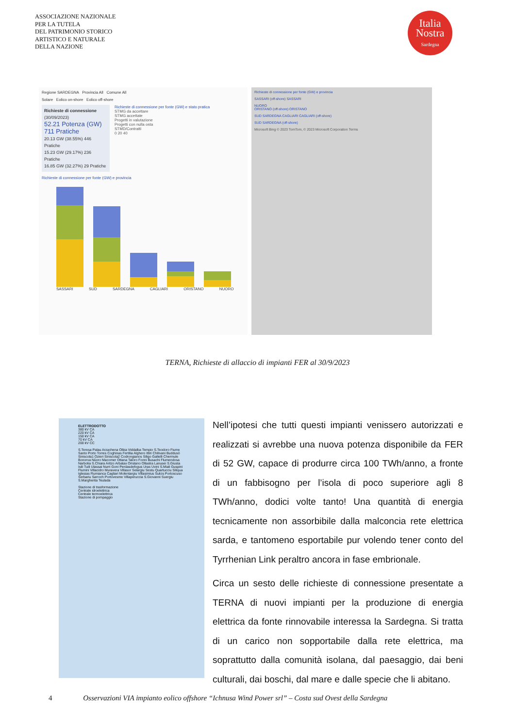ASSOCIAZIONE NAZIONALE
PER LA TUTELA
DEL PATRIMONIO STORICO
ARTISTICO E NATURALE
DELLA NAZIONE
Italia
Nostra
Sardegna
Regione SARDEGNA Provincia All Comune All
Solare Eolico on-shore Eolico off-shore
Richieste di connessione
(30/09/2023)
52.21 Potenza (GW)
711 Pratiche
20.13 GW (38.55%) 446 Pratiche
15.23 GW (29.17%) 236 Pratiche
16.85 GW (32.27%) 29 Pratiche
Richieste di connessione per fonte (GW) e stato pratica
STMG da accettare
STMG accettate
Progetti in valutazione
Progetti con nulla osta
STMD/Contratti
0 20 40
Richieste di connessione per fonte (GW) e provincia
SASSARI SUD SARDEGNA CAGLIARI ORISTANO NUORO
Richieste di connessione per fonte (GW) e provincia
SASSARI (off-shore) SASSARI
NUORO
ORISTANO (off-shore) ORISTANO
SUD SARDEGNA CAGLIARI CAGLIARI (off-shore)
SUD SARDEGNA (off-shore)
Microsoft Bing © 2023 TomTom, © 2023 Microsoft Corporation Terms
TERNA, Richieste di allaccio di impianti FER al 30/9/2023
ELETTRODOTTO
380 kV CA
220 kV CA
150 kV CA
70 kV CA
200 kV CC
S.Teresa Palau Arzachena Olbia Viddalba Tempio S.Teodoro Fiume Santo Porto Torres Coghinas Fertilia Alghero Ittiri Chilivani Buddusò Siniscola1 Ozieri Siniscola2 Codrongianos Siligo Galtelli Chermule Bonorva Nùoro Macomer Ottana Taloro Fonni Busachi Flumendosa Narbolia S.Chiara Aritzo Arbatax Oristano Ollastra Lanusei S.Giusta Isili Tuili Ulassai Nurri Goni Perdasdefogus Uras Uvini S.Miali Guspini Flumini Villacidro Muravera Villasor Selargiu Sestu Quartucciu Siliqua Iglesias Rumianca Cagliari Molentargiu Villasimius Sulcis Portoscuso Serbariu Sarroch Portovesme Villaperuccia S.Giovanni Suergiu S.Margherita Teulada
Stazione di trasformazione
Centrale idroelettrica
Centrale termoelettrica
Stazione di pompaggio
Nell’ipotesi che tutti questi impianti venissero autorizzati e realizzati si avrebbe una nuova potenza disponibile da FER di 52 GW, capace di produrre circa 100 TWh/anno, a fronte di un fabbisogno per l’isola di poco superiore agli 8 TWh/anno, dodici volte tanto! Una quantità di energia tecnicamente non assorbibile dalla malconcia rete elettrica sarda, e tantomeno esportabile pur volendo tener conto del Tyrrhenian Link peraltro ancora in fase embrionale.
Circa un sesto delle richieste di connessione presentate a TERNA di nuovi impianti per la produzione di energia elettrica da fonte rinnovabile interessa la Sardegna. Si tratta di un carico non sopportabile dalla rete elettrica, ma soprattutto dalla comunità isolana, dal paesaggio, dai beni culturali, dai boschi, dal mare e dalle specie che li abitano.
4 Osservazioni VIA impianto eolico offshore “Ichnusa Wind Power srl” – Costa sud Ovest della Sardegna